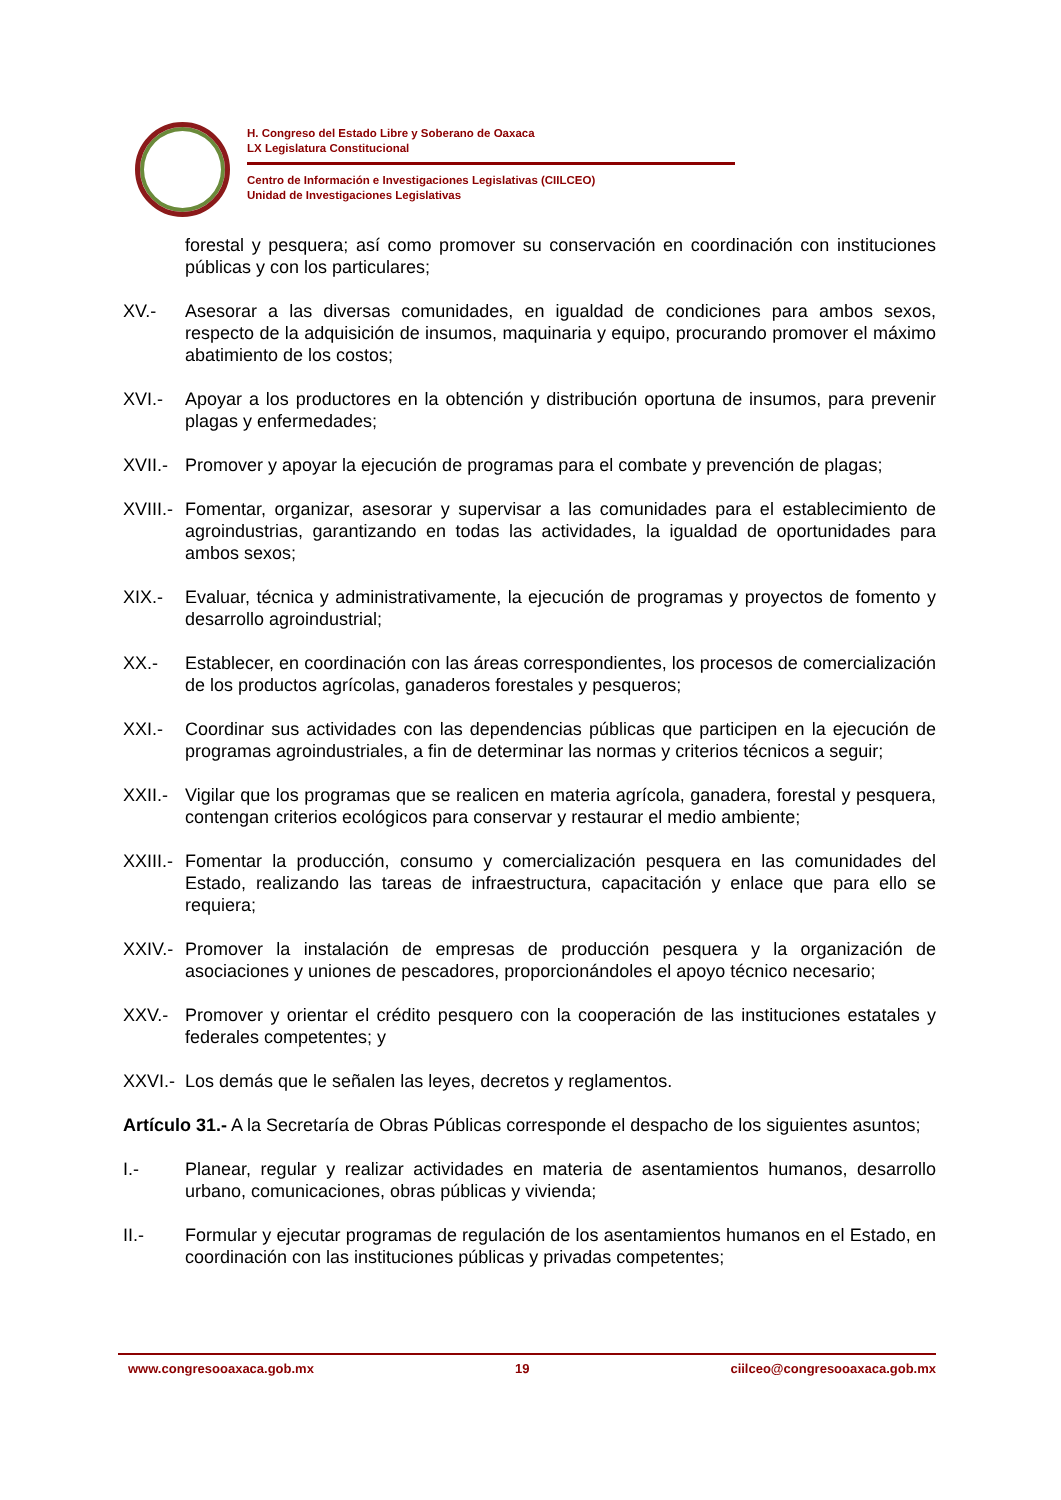H. Congreso del Estado Libre y Soberano de Oaxaca
LX Legislatura Constitucional
Centro de Información e Investigaciones Legislativas (CIILCEO)
Unidad de Investigaciones Legislativas
forestal y pesquera; así como promover su conservación en coordinación con instituciones públicas y con los particulares;
XV.- Asesorar a las diversas comunidades, en igualdad de condiciones para ambos sexos, respecto de la adquisición de insumos, maquinaria y equipo, procurando promover el máximo abatimiento de los costos;
XVI.- Apoyar a los productores en la obtención y distribución oportuna de insumos, para prevenir plagas y enfermedades;
XVII.-
Promover y apoyar la ejecución de programas para el combate y prevención de plagas;
XVIII.-
Fomentar, organizar, asesorar y supervisar a las comunidades para el establecimiento de agroindustrias, garantizando en todas las actividades, la igualdad de oportunidades para ambos sexos;
XIX.- Evaluar, técnica y administrativamente, la ejecución de programas y proyectos de fomento y desarrollo agroindustrial;
XX.- Establecer, en coordinación con las áreas correspondientes, los procesos de comercialización de los productos agrícolas, ganaderos forestales y pesqueros;
XXI.- Coordinar sus actividades con las dependencias públicas que participen en la ejecución de programas agroindustriales, a fin de determinar las normas y criterios técnicos a seguir;
XXII.-
Vigilar que los programas que se realicen en materia agrícola, ganadera, forestal y pesquera, contengan criterios ecológicos para conservar y restaurar el medio ambiente;
XXIII.-
Fomentar la producción, consumo y comercialización pesquera en las comunidades del Estado, realizando las tareas de infraestructura, capacitación y enlace que para ello se requiera;
XXIV.-
Promover la instalación de empresas de producción pesquera y la organización de asociaciones y uniones de pescadores, proporcionándoles el apoyo técnico necesario;
XXV.- Promover y orientar el crédito pesquero con la cooperación de las instituciones estatales y federales competentes; y
XXVI.-
Los demás que le señalen las leyes, decretos y reglamentos.
Artículo 31.- A la Secretaría de Obras Públicas corresponde el despacho de los siguientes asuntos;
I.- Planear, regular y realizar actividades en materia de asentamientos humanos, desarrollo urbano, comunicaciones, obras públicas y vivienda;
II.- Formular y ejecutar programas de regulación de los asentamientos humanos en el Estado, en coordinación con las instituciones públicas y privadas competentes;
www.congresooaxaca.gob.mx 19 ciilceo@congresooaxaca.gob.mx